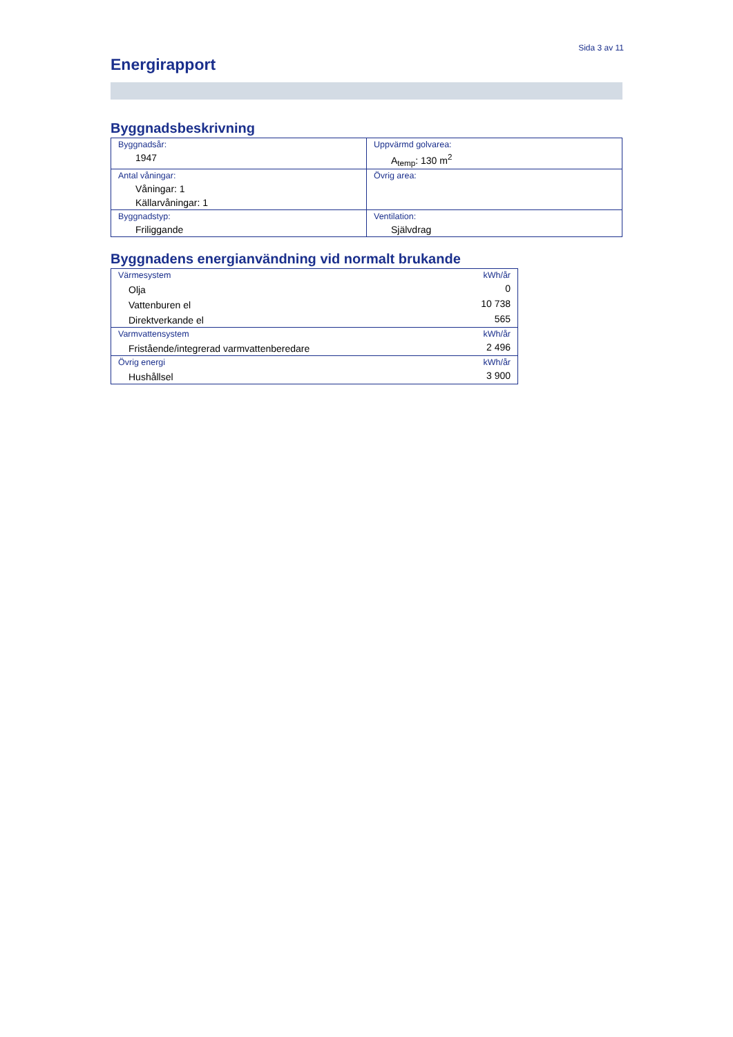Sida 3 av 11
Energirapport
Byggnadsbeskrivning
| Byggnadsår: 1947 | Uppvärmd golvarea: A<sub>temp</sub>: 130 m<sup>2</sup> |
| Antal våningar: Våningar: 1 Källarvåningar: 1 | Övrig area: |
| Byggnadstyp: Friliggande | Ventilation: Självdrag |
Byggnadens energianvändning vid normalt brukande
| Värmesystem | kWh/år |
| --- | --- |
| Olja | 0 |
| Vattenburen el | 10 738 |
| Direktverkande el | 565 |
| Varmvattensystem | kWh/år |
| Fristående/integrerad varmvattenberedare | 2 496 |
| Övrig energi | kWh/år |
| Hushållsel | 3 900 |